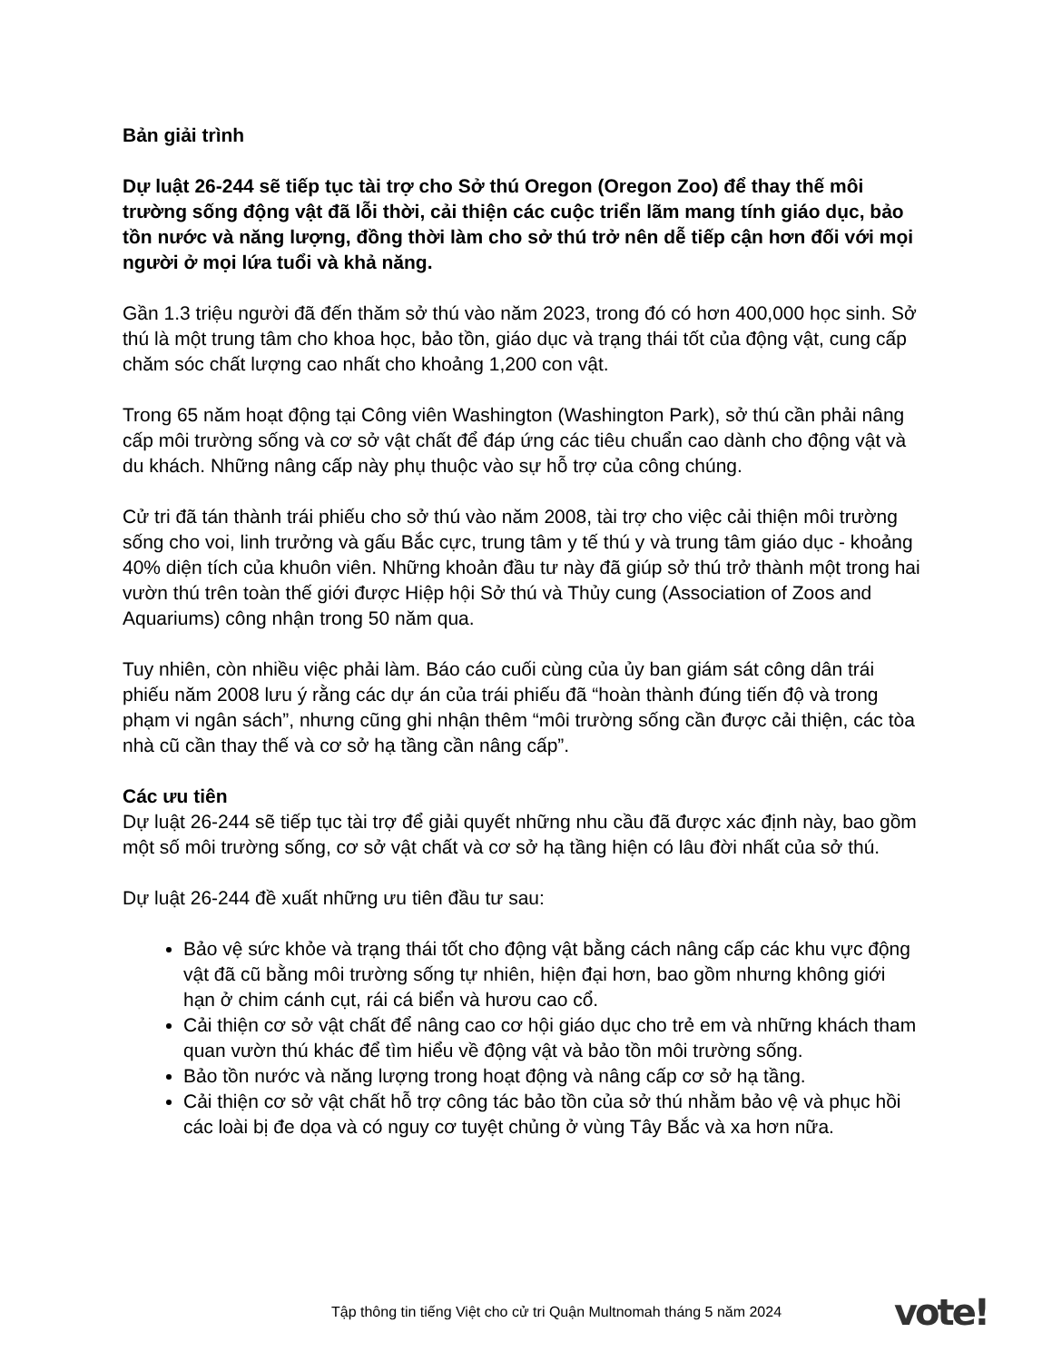Bản giải trình
Dự luật 26-244 sẽ tiếp tục tài trợ cho Sở thú Oregon (Oregon Zoo) để thay thế môi trường sống động vật đã lỗi thời, cải thiện các cuộc triển lãm mang tính giáo dục, bảo tồn nước và năng lượng, đồng thời làm cho sở thú trở nên dễ tiếp cận hơn đối với mọi người ở mọi lứa tuổi và khả năng.
Gần 1.3 triệu người đã đến thăm sở thú vào năm 2023, trong đó có hơn 400,000 học sinh. Sở thú là một trung tâm cho khoa học, bảo tồn, giáo dục và trạng thái tốt của động vật, cung cấp chăm sóc chất lượng cao nhất cho khoảng 1,200 con vật.
Trong 65 năm hoạt động tại Công viên Washington (Washington Park), sở thú cần phải nâng cấp môi trường sống và cơ sở vật chất để đáp ứng các tiêu chuẩn cao dành cho động vật và du khách. Những nâng cấp này phụ thuộc vào sự hỗ trợ của công chúng.
Cử tri đã tán thành trái phiếu cho sở thú vào năm 2008, tài trợ cho việc cải thiện môi trường sống cho voi, linh trưởng và gấu Bắc cực, trung tâm y tế thú y và trung tâm giáo dục - khoảng 40% diện tích của khuôn viên. Những khoản đầu tư này đã giúp sở thú trở thành một trong hai vườn thú trên toàn thế giới được Hiệp hội Sở thú và Thủy cung (Association of Zoos and Aquariums) công nhận trong 50 năm qua.
Tuy nhiên, còn nhiều việc phải làm. Báo cáo cuối cùng của ủy ban giám sát công dân trái phiếu năm 2008 lưu ý rằng các dự án của trái phiếu đã “hoàn thành đúng tiến độ và trong phạm vi ngân sách”, nhưng cũng ghi nhận thêm “môi trường sống cần được cải thiện, các tòa nhà cũ cần thay thế và cơ sở hạ tầng cần nâng cấp”.
Các ưu tiên
Dự luật 26-244 sẽ tiếp tục tài trợ để giải quyết những nhu cầu đã được xác định này, bao gồm một số môi trường sống, cơ sở vật chất và cơ sở hạ tầng hiện có lâu đời nhất của sở thú.
Dự luật 26-244 đề xuất những ưu tiên đầu tư sau:
Bảo vệ sức khỏe và trạng thái tốt cho động vật bằng cách nâng cấp các khu vực động vật đã cũ bằng môi trường sống tự nhiên, hiện đại hơn, bao gồm nhưng không giới hạn ở chim cánh cụt, rái cá biển và hươu cao cổ.
Cải thiện cơ sở vật chất để nâng cao cơ hội giáo dục cho trẻ em và những khách tham quan vườn thú khác để tìm hiểu về động vật và bảo tồn môi trường sống.
Bảo tồn nước và năng lượng trong hoạt động và nâng cấp cơ sở hạ tầng.
Cải thiện cơ sở vật chất hỗ trợ công tác bảo tồn của sở thú nhằm bảo vệ và phục hồi các loài bị đe dọa và có nguy cơ tuyệt chủng ở vùng Tây Bắc và xa hơn nữa.
Tập thông tin tiếng Việt cho cử tri Quận Multnomah tháng 5 năm 2024
vote!